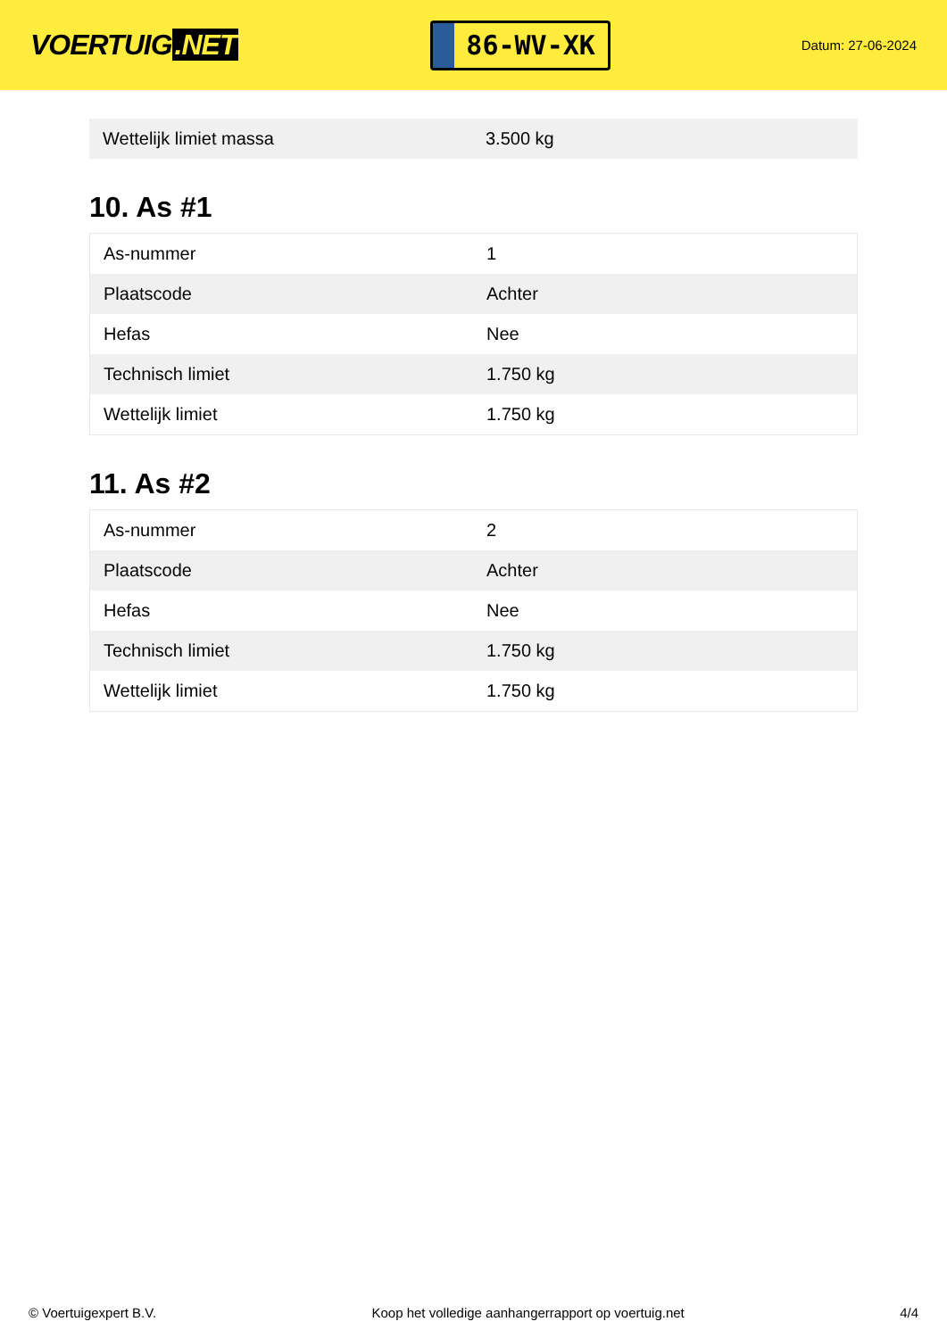VOERTUIG.NET
86-WV-XK
Datum: 27-06-2024
| Wettelijk limiet massa | 3.500 kg |
10. As #1
| As-nummer | 1 |
| Plaatscode | Achter |
| Hefas | Nee |
| Technisch limiet | 1.750 kg |
| Wettelijk limiet | 1.750 kg |
11. As #2
| As-nummer | 2 |
| Plaatscode | Achter |
| Hefas | Nee |
| Technisch limiet | 1.750 kg |
| Wettelijk limiet | 1.750 kg |
© Voertuigexpert B.V. Koop het volledige aanhangerrapport op voertuig.net 4/4